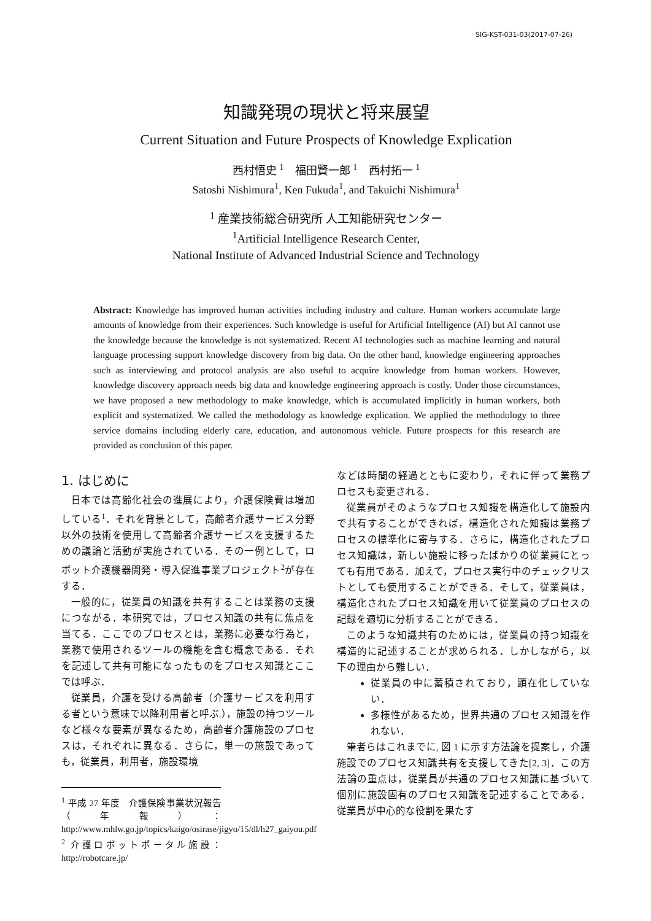SIG-KST-031-03(2017-07-26)
知識発現の現状と将来展望
Current Situation and Future Prospects of Knowledge Explication
西村悟史 <sup>1</sup>　福田賢一郎 <sup>1</sup>　西村拓一 <sup>1</sup>
Satoshi Nishimura<sup>1</sup>, Ken Fukuda<sup>1</sup>, and Takuichi Nishimura<sup>1</sup>
<sup>1</sup> 産業技術総合研究所 人工知能研究センター
<sup>1</sup> Artificial Intelligence Research Center,
National Institute of Advanced Industrial Science and Technology
Abstract: Knowledge has improved human activities including industry and culture. Human workers accumulate large amounts of knowledge from their experiences. Such knowledge is useful for Artificial Intelligence (AI) but AI cannot use the knowledge because the knowledge is not systematized. Recent AI technologies such as machine learning and natural language processing support knowledge discovery from big data. On the other hand, knowledge engineering approaches such as interviewing and protocol analysis are also useful to acquire knowledge from human workers. However, knowledge discovery approach needs big data and knowledge engineering approach is costly. Under those circumstances, we have proposed a new methodology to make knowledge, which is accumulated implicitly in human workers, both explicit and systematized. We called the methodology as knowledge explication. We applied the methodology to three service domains including elderly care, education, and autonomous vehicle. Future prospects for this research are provided as conclusion of this paper.
1. はじめに
日本では高齢化社会の進展により，介護保険費は増加している<sup>1</sup>．それを背景として，高齢者介護サービス分野以外の技術を使用して高齢者介護サービスを支援するための議論と活動が実施されている．その一例として，ロボット介護機器開発・導入促進事業プロジェクト<sup>2</sup>が存在する．
一般的に，従業員の知識を共有することは業務の支援につながる．本研究では，プロセス知識の共有に焦点を当てる．ここでのプロセスとは，業務に必要な行為と，業務で使用されるツールの機能を含む概念である．それを記述して共有可能になったものをプロセス知識とここでは呼ぶ．
従業員，介護を受ける高齢者（介護サービスを利用する者という意味で以降利用者と呼ぶ.），施設の持つツールなど様々な要素が異なるため，高齢者介護施設のプロセスは，それぞれに異なる．さらに，単一の施設であっても，従業員，利用者，施設環境
<sup>1</sup> 平成 27 年度　介護保険事業状況報告（年報）：http://www.mhlw.go.jp/topics/kaigo/osirase/jigyo/15/dl/h27_gaiyou.pdf
<sup>2</sup> 介護ロボットポータル施設：http://robotcare.jp/
などは時間の経過とともに変わり，それに伴って業務プロセスも変更される．
従業員がそのようなプロセス知識を構造化して施設内で共有することができれば，構造化された知識は業務プロセスの標準化に寄与する．さらに，構造化されたプロセス知識は，新しい施設に移ったばかりの従業員にとっても有用である．加えて，プロセス実行中のチェックリストとしても使用することができる．そして，従業員は，構造化されたプロセス知識を用いて従業員のプロセスの記録を適切に分析することができる．
このような知識共有のためには，従業員の持つ知識を構造的に記述することが求められる．しかしながら，以下の理由から難しい．
従業員の中に蓄積されており，顕在化していない．
多様性があるため，世界共通のプロセス知識を作れない．
筆者らはこれまでに, 図 1 に示す方法論を提案し，介護施設でのプロセス知識共有を支援してきた[2, 3]．この方法論の重点は，従業員が共通のプロセス知識に基づいて個別に施設固有のプロセス知識を記述することである．従業員が中心的な役割を果たす